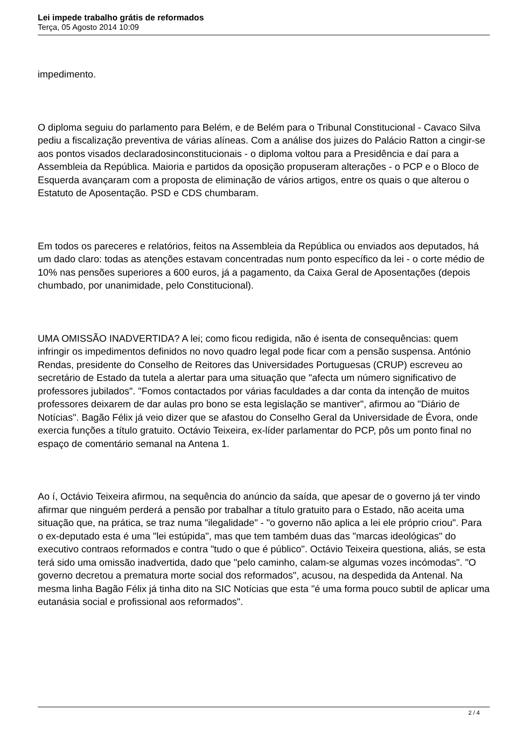Lei impede trabalho grátis de reformados
Terça, 05 Agosto 2014 10:09
impedimento.
O diploma seguiu do parlamento para Belém, e de Belém para o Tribunal Constitucional - Cavaco Silva pediu a fiscalização preventiva de várias alíneas. Com a análise dos juizes do Palácio Ratton a cingir-se aos pontos visados declaradosinconstitucionais - o diploma voltou para a Presidência e daí para a Assembleia da República. Maioria e partidos da oposição propuseram alterações - o PCP e o Bloco de Esquerda avançaram com a proposta de eliminação de vários artigos, entre os quais o que alterou o Estatuto de Aposentação. PSD e CDS chumbaram.
Em todos os pareceres e relatórios, feitos na Assembleia da República ou enviados aos deputados, há um dado claro: todas as atenções estavam concentradas num ponto específico da lei - o corte médio de 10% nas pensões superiores a 600 euros, já a pagamento, da Caixa Geral de Aposentações (depois chumbado, por unanimidade, pelo Constitucional).
UMA OMISSÃO INADVERTIDA? A lei; como ficou redigida, não é isenta de consequências: quem infringir os impedimentos definidos no novo quadro legal pode ficar com a pensão suspensa. António Rendas, presidente do Conselho de Reitores das Universidades Portuguesas (CRUP) escreveu ao secretário de Estado da tutela a alertar para uma situação que "afecta um número significativo de professores jubilados". "Fomos contactados por várias faculdades a dar conta da intenção de muitos professores deixarem de dar aulas pro bono se esta legislação se mantiver", afirmou ao "Diário de Notícias". Bagão Félix já veio dizer que se afastou do Conselho Geral da Universidade de Évora, onde exercia funções a título gratuito. Octávio Teixeira, ex-líder parlamentar do PCP, pôs um ponto final no espaço de comentário semanal na Antena 1.
Ao í, Octávio Teixeira afirmou, na sequência do anúncio da saída, que apesar de o governo já ter vindo afirmar que ninguém perderá a pensão por trabalhar a título gratuito para o Estado, não aceita uma situação que, na prática, se traz numa "ilegalidade" - "o governo não aplica a lei ele próprio criou". Para o ex-deputado esta é uma "lei estúpida", mas que tem também duas das "marcas ideológicas" do executivo contraos reformados e contra "tudo o que é público". Octávio Teixeira questiona, aliás, se esta terá sido uma omissão inadvertida, dado que "pelo caminho, calam-se algumas vozes incómodas". "O governo decretou a prematura morte social dos reformados", acusou, na despedida da Antenal. Na mesma linha Bagão Félix já tinha dito na SIC Notícias que esta "é uma forma pouco subtil de aplicar uma eutanásia social e profissional aos reformados".
2 / 4